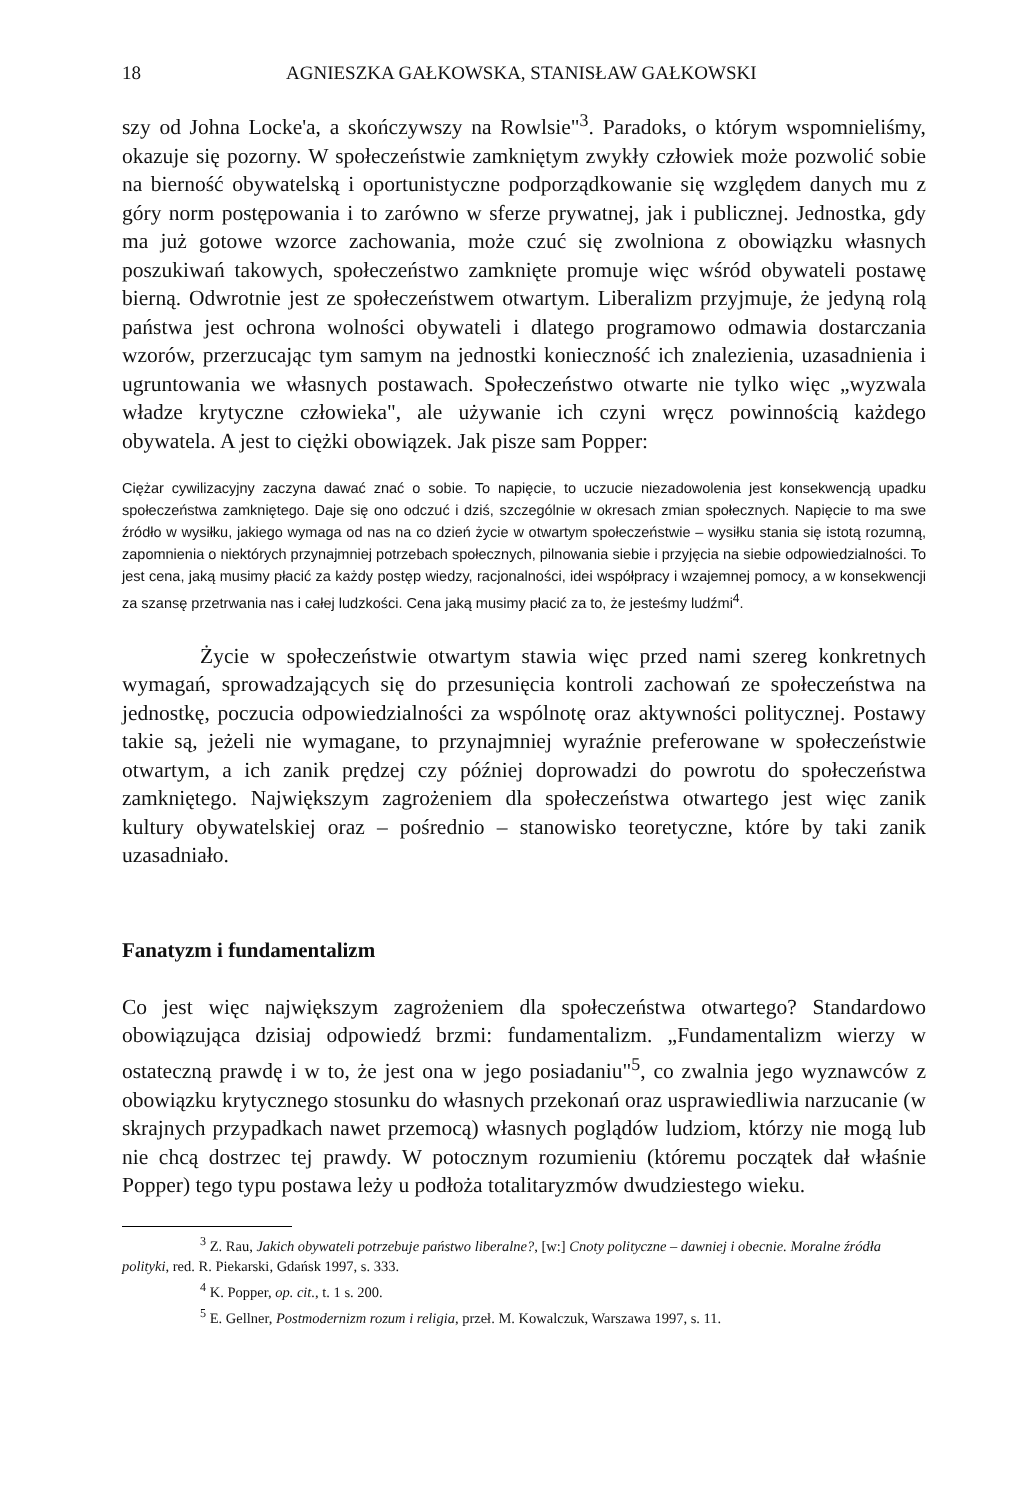18 AGNIESZKA GAŁKOWSKA, STANISŁAW GAŁKOWSKI
szy od Johna Locke'a, a skończywszy na Rowlsie"<sup>3</sup>. Paradoks, o którym wspomnieliśmy, okazuje się pozorny. W społeczeństwie zamkniętym zwykły człowiek może pozwolić sobie na bierność obywatelską i oportunistyczne podporządkowanie się względem danych mu z góry norm postępowania i to zarówno w sferze prywatnej, jak i publicznej. Jednostka, gdy ma już gotowe wzorce zachowania, może czuć się zwolniona z obowiązku własnych poszukiwań takowych, społeczeństwo zamknięte promuje więc wśród obywateli postawę bierną. Odwrotnie jest ze społeczeństwem otwartym. Liberalizm przyjmuje, że jedyną rolą państwa jest ochrona wolności obywateli i dlatego programowo odmawia dostarczania wzorów, przerzucając tym samym na jednostki konieczność ich znalezienia, uzasadnienia i ugruntowania we własnych postawach. Społeczeństwo otwarte nie tylko więc „wyzwala władze krytyczne człowieka", ale używanie ich czyni wręcz powinnością każdego obywatela. A jest to ciężki obowiązek. Jak pisze sam Popper:
Ciężar cywilizacyjny zaczyna dawać znać o sobie. To napięcie, to uczucie niezadowolenia jest konsekwencją upadku społeczeństwa zamkniętego. Daje się ono odczuć i dziś, szczególnie w okresach zmian społecznych. Napięcie to ma swe źródło w wysiłku, jakiego wymaga od nas na co dzień życie w otwartym społeczeństwie – wysiłku stania się istotą rozumną, zapomnienia o niektórych przynajmniej potrzebach społecznych, pilnowania siebie i przyjęcia na siebie odpowiedzialności. To jest cena, jaką musimy płacić za każdy postęp wiedzy, racjonalności, idei współpracy i wzajemnej pomocy, a w konsekwencji za szansę przetrwania nas i całej ludzkości. Cena jaką musimy płacić za to, że jesteśmy ludźmi<sup>4</sup>.
Życie w społeczeństwie otwartym stawia więc przed nami szereg konkretnych wymagań, sprowadzających się do przesunięcia kontroli zachowań ze społeczeństwa na jednostkę, poczucia odpowiedzialności za wspólnotę oraz aktywności politycznej. Postawy takie są, jeżeli nie wymagane, to przynajmniej wyraźnie preferowane w społeczeństwie otwartym, a ich zanik prędzej czy później doprowadzi do powrotu do społeczeństwa zamkniętego. Największym zagrożeniem dla społeczeństwa otwartego jest więc zanik kultury obywatelskiej oraz – pośrednio – stanowisko teoretyczne, które by taki zanik uzasadniało.
Fanatyzm i fundamentalizm
Co jest więc największym zagrożeniem dla społeczeństwa otwartego? Standardowo obowiązująca dzisiaj odpowiedź brzmi: fundamentalizm. „Fundamentalizm wierzy w ostateczną prawdę i w to, że jest ona w jego posiadaniu"<sup>5</sup>, co zwalnia jego wyznawców z obowiązku krytycznego stosunku do własnych przekonań oraz usprawiedliwia narzucanie (w skrajnych przypadkach nawet przemocą) własnych poglądów ludziom, którzy nie mogą lub nie chcą dostrzec tej prawdy. W potocznym rozumieniu (któremu początek dał właśnie Popper) tego typu postawa leży u podłoża totalitaryzmów dwudziestego wieku.
<sup>3</sup> Z. Rau, Jakich obywateli potrzebuje państwo liberalne?, [w:] Cnoty polityczne – dawniej i obecnie. Moralne źródła polityki, red. R. Piekarski, Gdańsk 1997, s. 333.
<sup>4</sup> K. Popper, op. cit., t. 1 s. 200.
<sup>5</sup> E. Gellner, Postmodernizm rozum i religia, przeł. M. Kowalczuk, Warszawa 1997, s. 11.